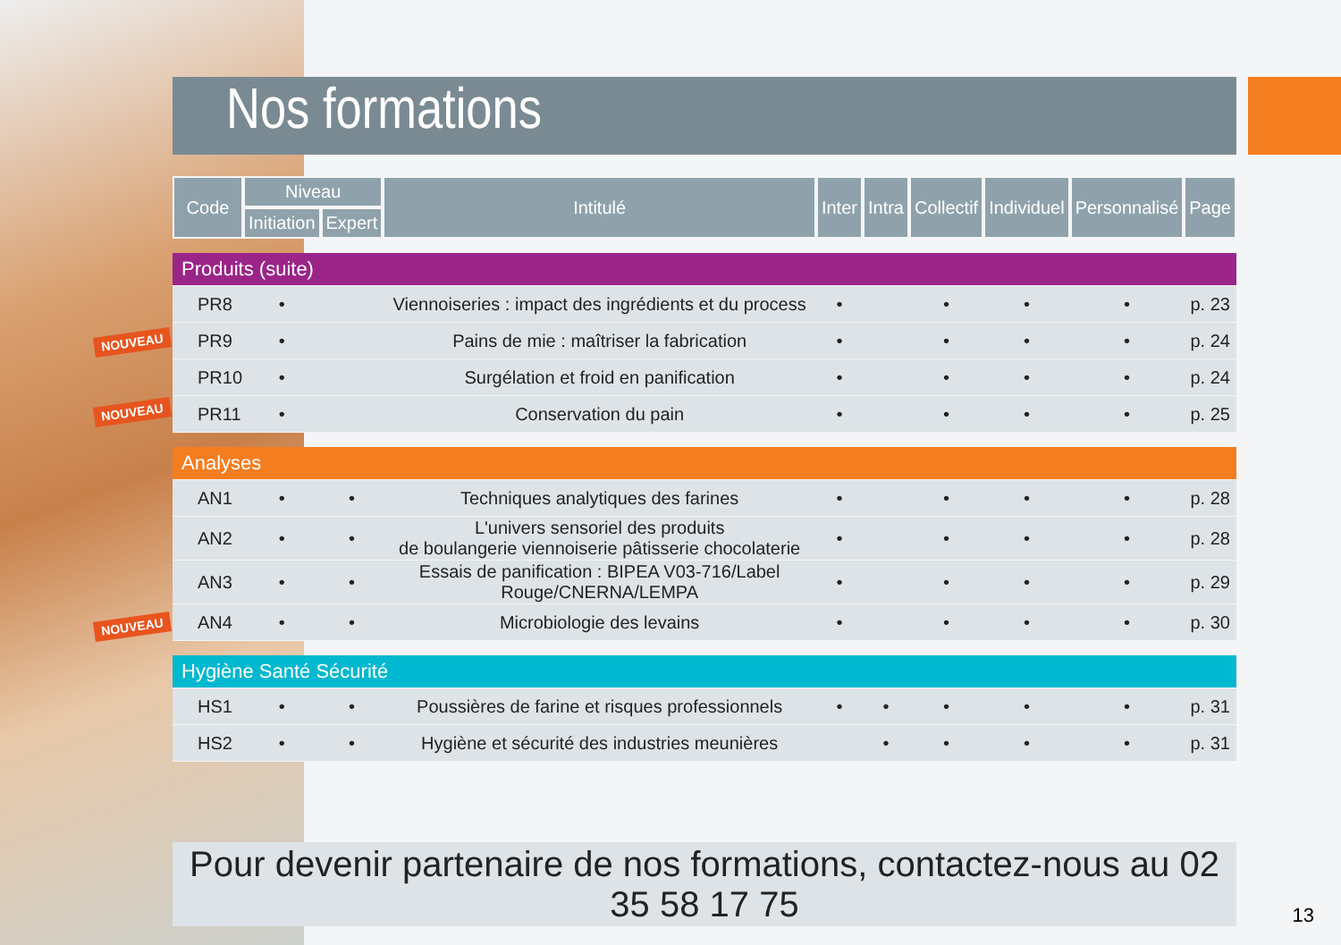Nos formations
| Code | Niveau | | Intitulé | Inter | Intra | Collectif | Individuel | Personnalisé | Page |
| --- | --- | --- | --- | --- | --- | --- | --- | --- | --- |
| | Initiation | Expert | | | | | | | |
| Produits (suite) | | | | | | | | | |
| PR8 | • | | Viennoiseries : impact des ingrédients et du process | • | | • | • | • | p. 23 |
| PR9 | • | | Pains de mie : maîtriser la fabrication | • | | • | • | • | p. 24 |
| PR10 | • | | Surgélation et froid en panification | • | | • | • | • | p. 24 |
| PR11 | • | | Conservation du pain | • | | • | • | • | p. 25 |
| Analyses | | | | | | | | | |
| AN1 | • | • | Techniques analytiques des farines | • | | • | • | • | p. 28 |
| AN2 | • | • | L'univers sensoriel des produits de boulangerie viennoiserie pâtisserie chocolaterie | • | | • | • | • | p. 28 |
| AN3 | • | • | Essais de panification : BIPEA V03-716/Label Rouge/CNERNA/LEMPA | • | | • | • | • | p. 29 |
| AN4 | • | • | Microbiologie des levains | • | | • | • | • | p. 30 |
| Hygiène Santé Sécurité | | | | | | | | | |
| HS1 | • | • | Poussières de farine et risques professionnels | • | • | • | • | • | p. 31 |
| HS2 | • | • | Hygiène et sécurité des industries meunières | | • | • | • | • | p. 31 |
Pour devenir partenaire de nos formations, contactez-nous au 02 35 58 17 75
NOUVEAU
NOUVEAU
NOUVEAU
13